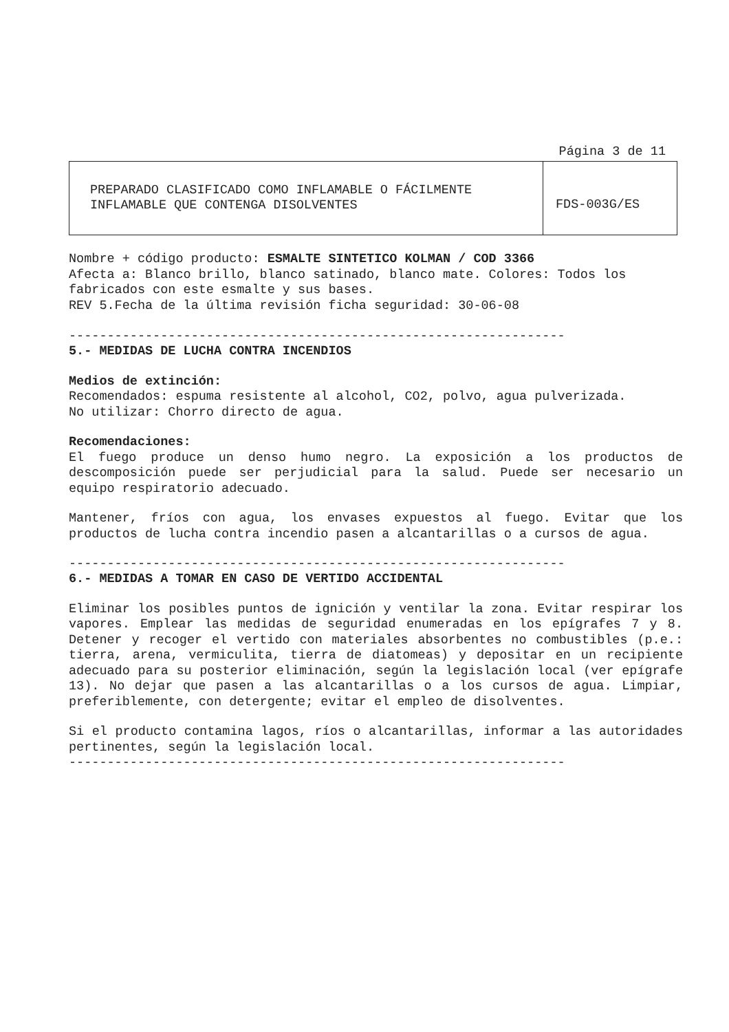Página 3 de 11
| PREPARADO CLASIFICADO COMO INFLAMABLE O FÁCILMENTE INFLAMABLE QUE CONTENGA DISOLVENTES | FDS-003G/ES |
Nombre + código producto: ESMALTE SINTETICO KOLMAN / COD 3366
Afecta a: Blanco brillo, blanco satinado, blanco mate. Colores: Todos los fabricados con este esmalte y sus bases.
REV 5.Fecha de la última revisión ficha seguridad: 30-06-08
-----------------------------------------------------------------
5.- MEDIDAS DE LUCHA CONTRA INCENDIOS
Medios de extinción:
Recomendados: espuma resistente al alcohol, CO2, polvo, agua pulverizada.
No utilizar: Chorro directo de agua.
Recomendaciones:
El fuego produce un denso humo negro. La exposición a los productos de descomposición puede ser perjudicial para la salud. Puede ser necesario un equipo respiratorio adecuado.
Mantener, fríos con agua, los envases expuestos al fuego. Evitar que los productos de lucha contra incendio pasen a alcantarillas o a cursos de agua.
-----------------------------------------------------------------
6.- MEDIDAS A TOMAR EN CASO DE VERTIDO ACCIDENTAL
Eliminar los posibles puntos de ignición y ventilar la zona. Evitar respirar los vapores. Emplear las medidas de seguridad enumeradas en los epígrafes 7 y 8. Detener y recoger el vertido con materiales absorbentes no combustibles (p.e.: tierra, arena, vermiculita, tierra de diatomeas) y depositar en un recipiente adecuado para su posterior eliminación, según la legislación local (ver epígrafe 13). No dejar que pasen a las alcantarillas o a los cursos de agua. Limpiar, preferiblemente, con detergente; evitar el empleo de disolventes.
Si el producto contamina lagos, ríos o alcantarillas, informar a las autoridades pertinentes, según la legislación local.
-----------------------------------------------------------------